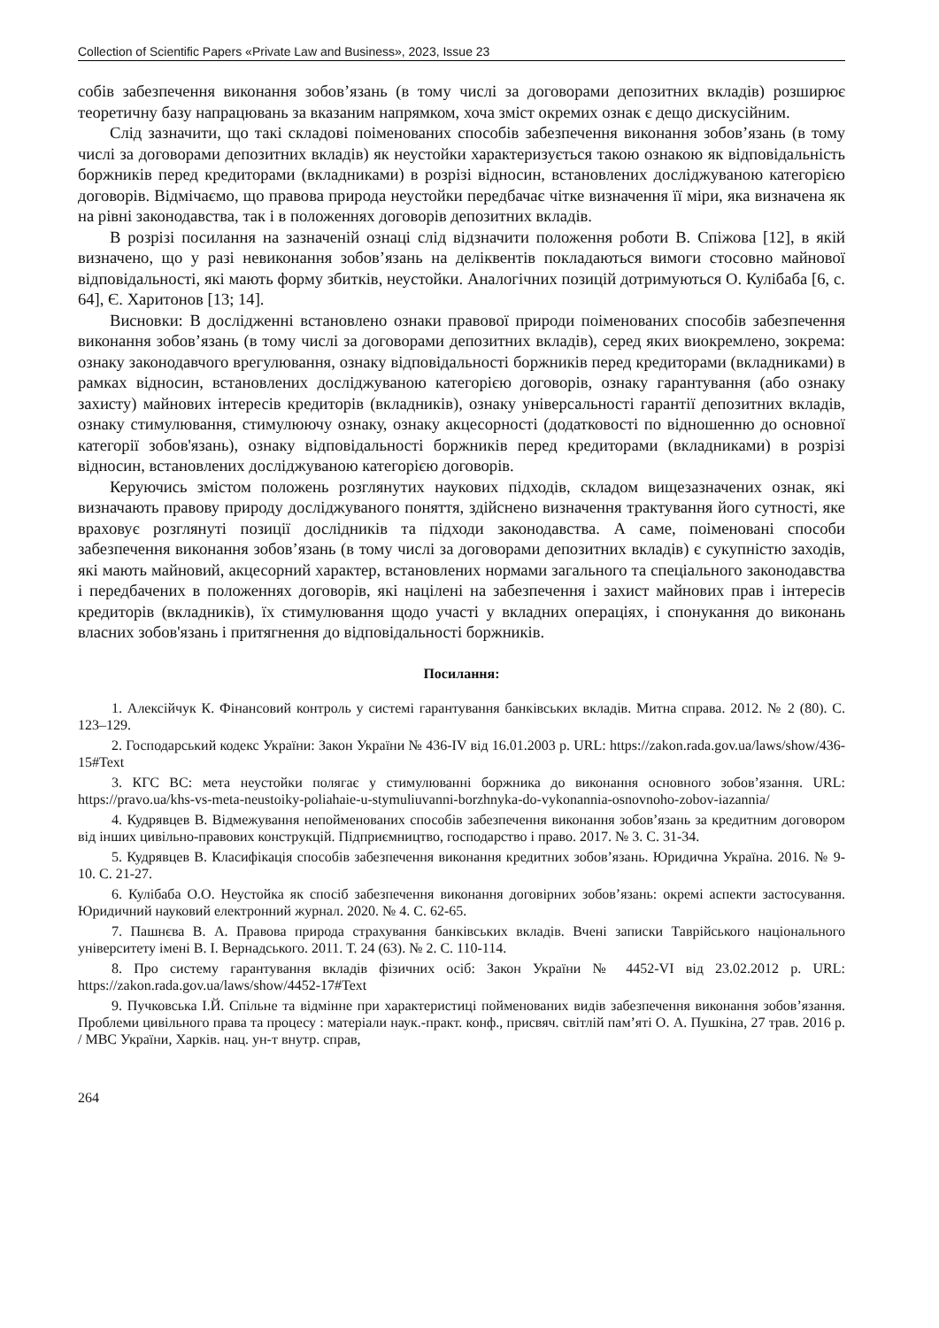Collection of Scientific Papers «Private Law and Business», 2023, Issue 23
собів забезпечення виконання зобов’язань (в тому числі за договорами депозитних вкладів) розширює теоретичну базу напрацювань за вказаним напрямком, хоча зміст окремих ознак є дещо дискусійним.
Слід зазначити, що такі складові поіменованих способів забезпечення виконання зобов’язань (в тому числі за договорами депозитних вкладів) як неустойки характеризується такою ознакою як відповідальність боржників перед кредиторами (вкладниками) в розрізі відносин, встановлених досліджуваною категорією договорів. Відмічаємо, що правова природа неустойки передбачає чітке визначення її міри, яка визначена як на рівні законодавства, так і в положеннях договорів депозитних вкладів.
В розрізі посилання на зазначеній ознаці слід відзначити положення роботи В. Спіжова [12], в якій визначено, що у разі невиконання зобов’язань на деліквентів покладаються вимоги стосовно майнової відповідальності, які мають форму збитків, неустойки. Аналогічних позицій дотримуються О. Кулібаба [6, с. 64], Є. Харитонов [13; 14].
Висновки: В дослідженні встановлено ознаки правової природи поіменованих способів забезпечення виконання зобов’язань (в тому числі за договорами депозитних вкладів), серед яких виокремлено, зокрема: ознаку законодавчого врегулювання, ознаку відповідальності боржників перед кредиторами (вкладниками) в рамках відносин, встановлених досліджуваною категорією договорів, ознаку гарантування (або ознаку захисту) майнових інтересів кредиторів (вкладників), ознаку універсальності гарантії депозитних вкладів, ознаку стимулювання, стимулюючу ознаку, ознаку акцесорності (додатковості по відношенню до основної категорії зобов'язань), ознаку відповідальності боржників перед кредиторами (вкладниками) в розрізі відносин, встановлених досліджуваною категорією договорів.
Керуючись змістом положень розглянутих наукових підходів, складом вищезазначених ознак, які визначають правову природу досліджуваного поняття, здійснено визначення трактування його сутності, яке враховує розглянуті позиції дослідників та підходи законодавства. А саме, поіменовані способи забезпечення виконання зобов’язань (в тому числі за договорами депозитних вкладів) є сукупністю заходів, які мають майновий, акцесорний характер, встановлених нормами загального та спеціального законодавства і передбачених в положеннях договорів, які націлені на забезпечення і захист майнових прав і інтересів кредиторів (вкладників), їх стимулювання щодо участі у вкладних операціях, і спонукання до виконань власних зобов'язань і притягнення до відповідальності боржників.
Посилання:
1. Алексійчук К. Фінансовий контроль у системі гарантування банківських вкладів. Митна справа. 2012. № 2 (80). С. 123–129.
2. Господарський кодекс України: Закон України № 436-IV від 16.01.2003 р. URL: https://zakon.rada.gov.ua/laws/show/436-15#Text
3. КГС ВС: мета неустойки полягає у стимулюванні боржника до виконання основного зобов’язання. URL: https://pravo.ua/khs-vs-meta-neustoiky-poliahaie-u-stymuliuvanni-borzhnyka-do-vykonannia-osnovnoho-zobov-iazannia/
4. Кудрявцев В. Відмежування непойменованих способів забезпечення виконання зобов’язань за кредитним договором від інших цивільно-правових конструкцій. Підприємництво, господарство і право. 2017. № 3. С. 31-34.
5. Кудрявцев В. Класифікація способів забезпечення виконання кредитних зобов’язань. Юридична Україна. 2016. № 9-10. С. 21-27.
6. Кулібаба О.О. Неустойка як спосіб забезпечення виконання договірних зобов’язань: окремі аспекти застосування. Юридичний науковий електронний журнал. 2020. № 4. С. 62-65.
7. Пашнєва В. А. Правова природа страхування банківських вкладів. Вчені записки Таврійського національного університету імені В. І. Вернадського. 2011. Т. 24 (63). № 2. С. 110-114.
8. Про систему гарантування вкладів фізичних осіб: Закон України № 4452-VI від 23.02.2012 р. URL: https://zakon.rada.gov.ua/laws/show/4452-17#Text
9. Пучковська І.Й. Спільне та відмінне при характеристиці пойменованих видів забезпечення виконання зобов’язання. Проблеми цивільного права та процесу : матеріали наук.-практ. конф., присвяч. світлій пам’яті О. А. Пушкіна, 27 трав. 2016 р. / МВС України, Харків. нац. ун-т внутр. справ,
264